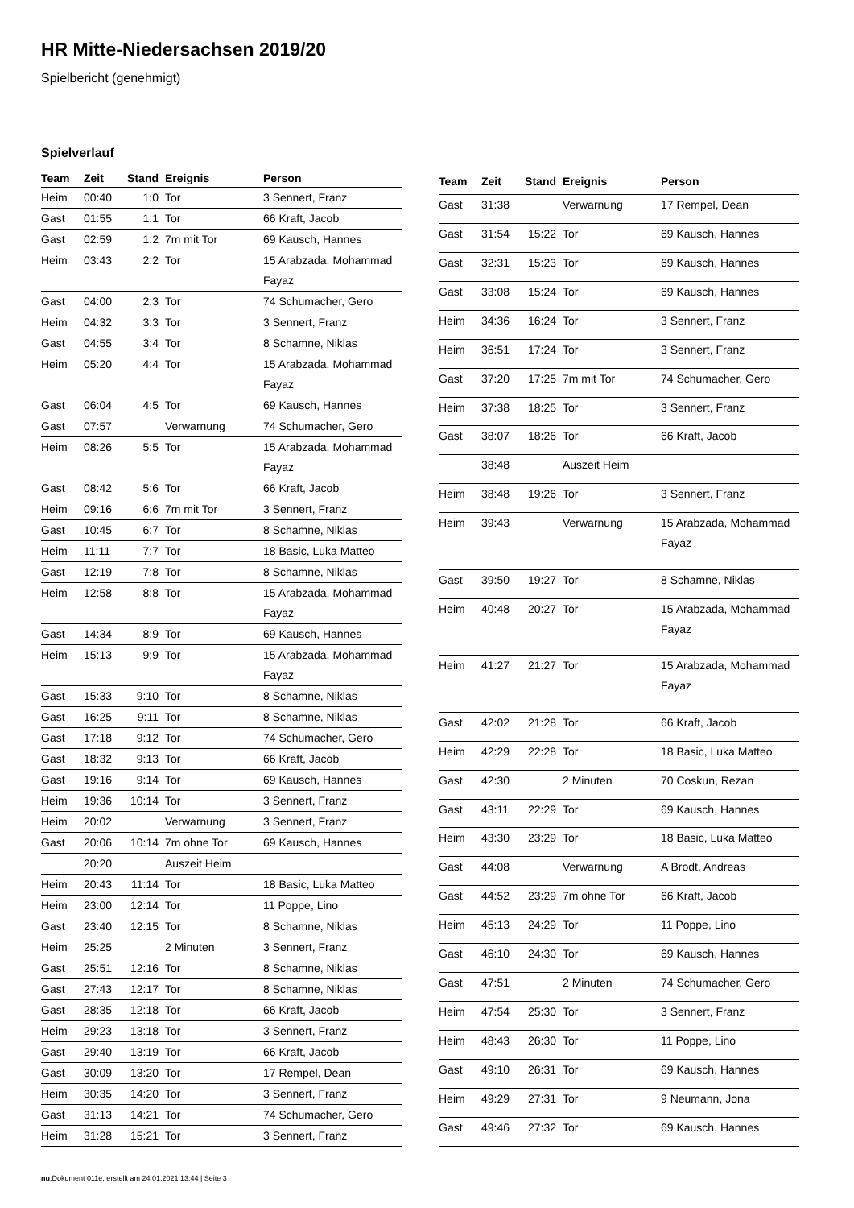HR Mitte-Niedersachsen 2019/20
Spielbericht (genehmigt)
Spielverlauf
| Team | Zeit | Stand | Ereignis | Person |
| --- | --- | --- | --- | --- |
| Heim | 00:40 | 1:0 | Tor | 3 Sennert, Franz |
| Gast | 01:55 | 1:1 | Tor | 66 Kraft, Jacob |
| Gast | 02:59 | 1:2 | 7m mit Tor | 69 Kausch, Hannes |
| Heim | 03:43 | 2:2 | Tor | 15 Arabzada, Mohammad Fayaz |
| Gast | 04:00 | 2:3 | Tor | 74 Schumacher, Gero |
| Heim | 04:32 | 3:3 | Tor | 3 Sennert, Franz |
| Gast | 04:55 | 3:4 | Tor | 8 Schamne, Niklas |
| Heim | 05:20 | 4:4 | Tor | 15 Arabzada, Mohammad Fayaz |
| Gast | 06:04 | 4:5 | Tor | 69 Kausch, Hannes |
| Gast | 07:57 | | Verwarnung | 74 Schumacher, Gero |
| Heim | 08:26 | 5:5 | Tor | 15 Arabzada, Mohammad Fayaz |
| Gast | 08:42 | 5:6 | Tor | 66 Kraft, Jacob |
| Heim | 09:16 | 6:6 | 7m mit Tor | 3 Sennert, Franz |
| Gast | 10:45 | 6:7 | Tor | 8 Schamne, Niklas |
| Heim | 11:11 | 7:7 | Tor | 18 Basic, Luka Matteo |
| Gast | 12:19 | 7:8 | Tor | 8 Schamne, Niklas |
| Heim | 12:58 | 8:8 | Tor | 15 Arabzada, Mohammad Fayaz |
| Gast | 14:34 | 8:9 | Tor | 69 Kausch, Hannes |
| Heim | 15:13 | 9:9 | Tor | 15 Arabzada, Mohammad Fayaz |
| Gast | 15:33 | 9:10 | Tor | 8 Schamne, Niklas |
| Gast | 16:25 | 9:11 | Tor | 8 Schamne, Niklas |
| Gast | 17:18 | 9:12 | Tor | 74 Schumacher, Gero |
| Gast | 18:32 | 9:13 | Tor | 66 Kraft, Jacob |
| Gast | 19:16 | 9:14 | Tor | 69 Kausch, Hannes |
| Heim | 19:36 | 10:14 | Tor | 3 Sennert, Franz |
| Heim | 20:02 | | Verwarnung | 3 Sennert, Franz |
| Gast | 20:06 | 10:14 | 7m ohne Tor | 69 Kausch, Hannes |
| | 20:20 | | Auszeit Heim | |
| Heim | 20:43 | 11:14 | Tor | 18 Basic, Luka Matteo |
| Heim | 23:00 | 12:14 | Tor | 11 Poppe, Lino |
| Gast | 23:40 | 12:15 | Tor | 8 Schamne, Niklas |
| Heim | 25:25 | | 2 Minuten | 3 Sennert, Franz |
| Gast | 25:51 | 12:16 | Tor | 8 Schamne, Niklas |
| Gast | 27:43 | 12:17 | Tor | 8 Schamne, Niklas |
| Gast | 28:35 | 12:18 | Tor | 66 Kraft, Jacob |
| Heim | 29:23 | 13:18 | Tor | 3 Sennert, Franz |
| Gast | 29:40 | 13:19 | Tor | 66 Kraft, Jacob |
| Gast | 30:09 | 13:20 | Tor | 17 Rempel, Dean |
| Heim | 30:35 | 14:20 | Tor | 3 Sennert, Franz |
| Gast | 31:13 | 14:21 | Tor | 74 Schumacher, Gero |
| Heim | 31:28 | 15:21 | Tor | 3 Sennert, Franz |
| Team | Zeit | Stand | Ereignis | Person |
| --- | --- | --- | --- | --- |
| Gast | 31:38 | | Verwarnung | 17 Rempel, Dean |
| Gast | 31:54 | 15:22 | Tor | 69 Kausch, Hannes |
| Gast | 32:31 | 15:23 | Tor | 69 Kausch, Hannes |
| Gast | 33:08 | 15:24 | Tor | 69 Kausch, Hannes |
| Heim | 34:36 | 16:24 | Tor | 3 Sennert, Franz |
| Heim | 36:51 | 17:24 | Tor | 3 Sennert, Franz |
| Gast | 37:20 | 17:25 | 7m mit Tor | 74 Schumacher, Gero |
| Heim | 37:38 | 18:25 | Tor | 3 Sennert, Franz |
| Gast | 38:07 | 18:26 | Tor | 66 Kraft, Jacob |
| | 38:48 | | Auszeit Heim | |
| Heim | 38:48 | 19:26 | Tor | 3 Sennert, Franz |
| Heim | 39:43 | | Verwarnung | 15 Arabzada, Mohammad Fayaz |
| Gast | 39:50 | 19:27 | Tor | 8 Schamne, Niklas |
| Heim | 40:48 | 20:27 | Tor | 15 Arabzada, Mohammad Fayaz |
| Heim | 41:27 | 21:27 | Tor | 15 Arabzada, Mohammad Fayaz |
| Gast | 42:02 | 21:28 | Tor | 66 Kraft, Jacob |
| Heim | 42:29 | 22:28 | Tor | 18 Basic, Luka Matteo |
| Gast | 42:30 | | 2 Minuten | 70 Coskun, Rezan |
| Gast | 43:11 | 22:29 | Tor | 69 Kausch, Hannes |
| Heim | 43:30 | 23:29 | Tor | 18 Basic, Luka Matteo |
| Gast | 44:08 | | Verwarnung | A Brodt, Andreas |
| Gast | 44:52 | 23:29 | 7m ohne Tor | 66 Kraft, Jacob |
| Heim | 45:13 | 24:29 | Tor | 11 Poppe, Lino |
| Gast | 46:10 | 24:30 | Tor | 69 Kausch, Hannes |
| Gast | 47:51 | | 2 Minuten | 74 Schumacher, Gero |
| Heim | 47:54 | 25:30 | Tor | 3 Sennert, Franz |
| Heim | 48:43 | 26:30 | Tor | 11 Poppe, Lino |
| Gast | 49:10 | 26:31 | Tor | 69 Kausch, Hannes |
| Heim | 49:29 | 27:31 | Tor | 9 Neumann, Jona |
| Gast | 49:46 | 27:32 | Tor | 69 Kausch, Hannes |
nu.Dokument 011e, erstellt am 24.01.2021 13:44 | Seite 3